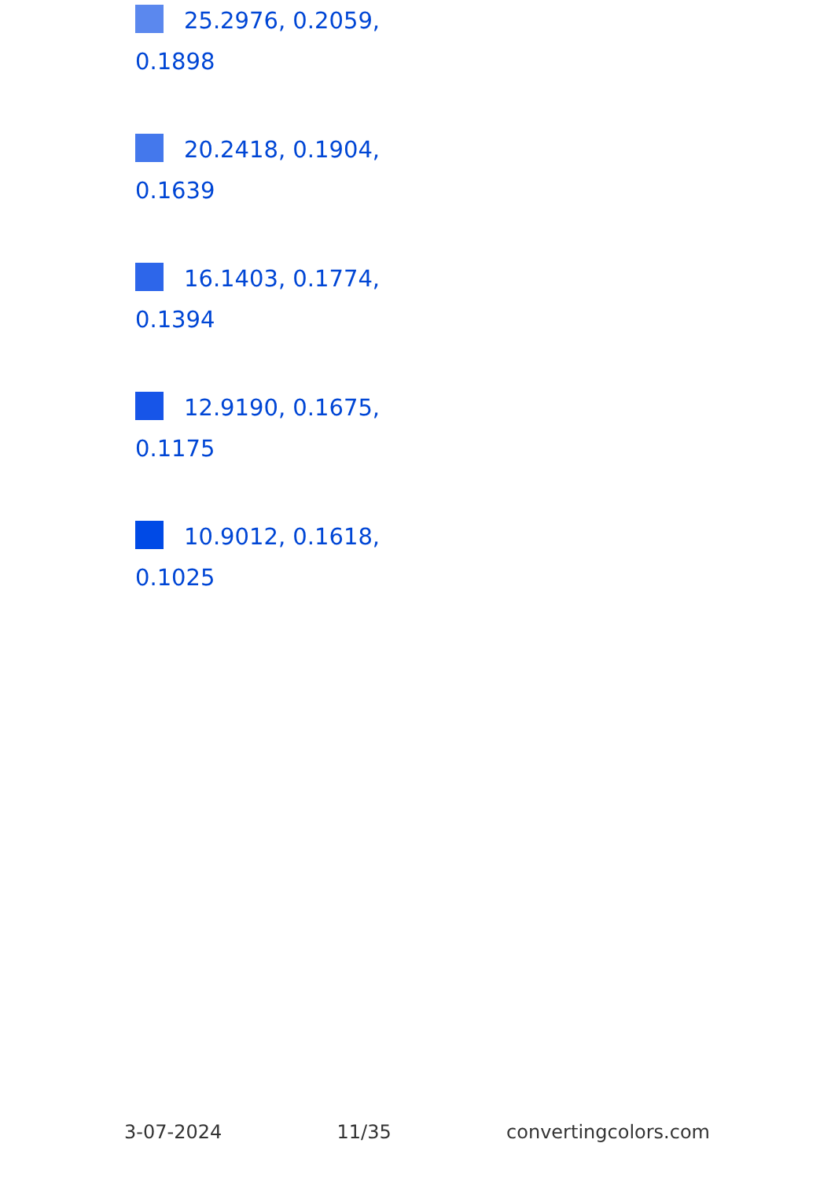25.2976, 0.2059, 0.1898
20.2418, 0.1904, 0.1639
16.1403, 0.1774, 0.1394
12.9190, 0.1675, 0.1175
10.9012, 0.1618, 0.1025
3-07-2024 11/35 convertingcolors.com